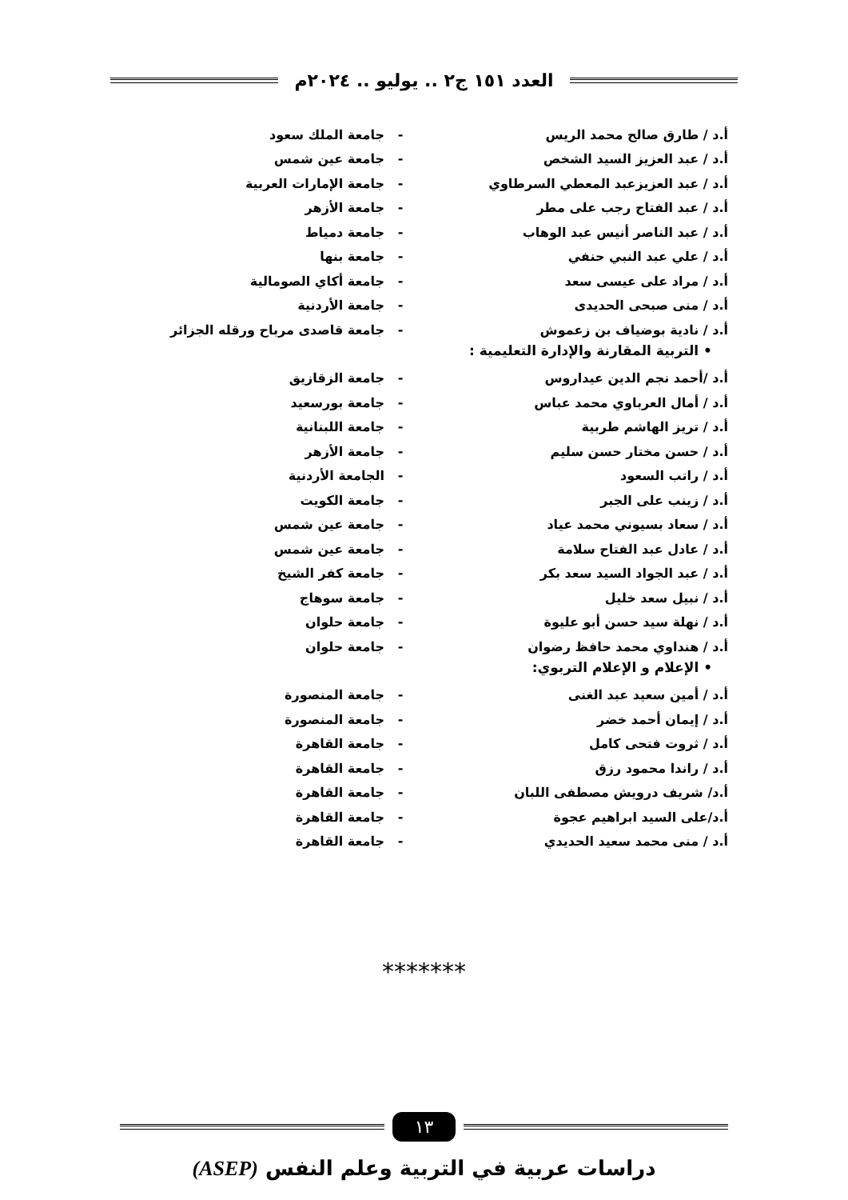العدد ١٥١ ج٢ .. يوليو .. ٢٠٢٤م
أ.د / طارق صالح محمد الريس - جامعة الملك سعود
أ.د / عبد العزيز السيد الشخص - جامعة عين شمس
أ.د / عبد العزيزعبد المعطي السرطاوي - جامعة الإمارات العربية
أ.د / عبد الفتاح رجب على مطر - جامعة الأزهر
أ.د / عبد الناصر أنيس عبد الوهاب - جامعة دمياط
أ.د / علي عبد النبي حنفي - جامعة بنها
أ.د / مراد على عيسى سعد - جامعة أكاي الصومالية
أ.د / منى صبحى الحديدى - جامعة الأردنية
أ.د / نادية بوضياف بن زعموش -
جامعة قاصدى مرباح ورقله الجزائر
• التربية المقارنة والإدارة التعليمية :
أ.د /أحمد نجم الدين عيداروس - جامعة الزقازيق
أ.د / أمال العرباوي محمد عباس - جامعة بورسعيد
أ.د / تريز الهاشم طربية - جامعة اللبنانية
أ.د / حسن مختار حسن سليم - جامعة الأزهر
أ.د / راتب السعود - الجامعة الأردنية
أ.د / زينب على الجبر - جامعة الكويت
أ.د / سعاد بسيوني محمد عياد - جامعة عين شمس
أ.د / عادل عبد الفتاح سلامة - جامعة عين شمس
أ.د / عبد الجواد السيد سعد بكر - جامعة كفر الشيخ
أ.د / نبيل سعد خليل - جامعة سوهاج
أ.د / نهلة سيد حسن أبو عليوة - جامعة حلوان
أ.د / هنداوي محمد حافظ رضوان - جامعة حلوان
• الإعلام و الإعلام التربوي:
أ.د / أمين سعيد عبد الغنى - جامعة المنصورة
أ.د / إيمان أحمد خضر - جامعة المنصورة
أ.د / ثروت فتحى كامل - جامعة القاهرة
أ.د / راندا محمود رزق - جامعة القاهرة
أ.د/ شريف درويش مصطفى اللبان - جامعة القاهرة
أ.د/على السيد ابراهيم عجوة - جامعة القاهرة
أ.د / منى محمد سعيد الحديدي - جامعة القاهرة
*******
١٣
دراسات عربية في التربية وعلم النفس (ASEP)